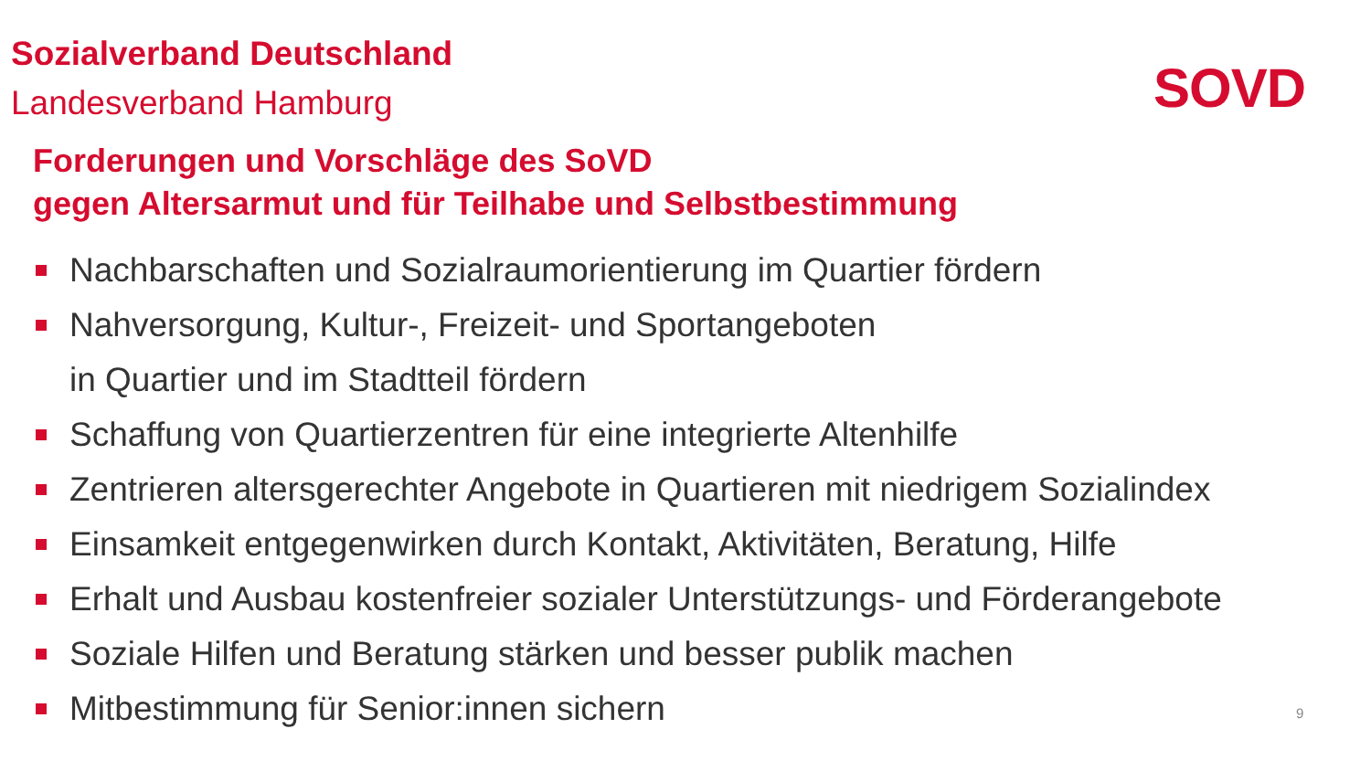Sozialverband Deutschland
Landesverband Hamburg
SOVD
Forderungen und Vorschläge des SoVD
gegen Altersarmut und für Teilhabe und Selbstbestimmung
Nachbarschaften und Sozialraumorientierung im Quartier fördern
Nahversorgung, Kultur-, Freizeit- und Sportangeboten
in Quartier und im Stadtteil fördern
Schaffung von Quartierzentren für eine integrierte Altenhilfe
Zentrieren altersgerechter Angebote in Quartieren mit niedrigem Sozialindex
Einsamkeit entgegenwirken durch Kontakt, Aktivitäten, Beratung, Hilfe
Erhalt und Ausbau kostenfreier sozialer Unterstützungs- und Förderangebote
Soziale Hilfen und Beratung stärken und besser publik machen
Mitbestimmung für Senior:innen sichern
9